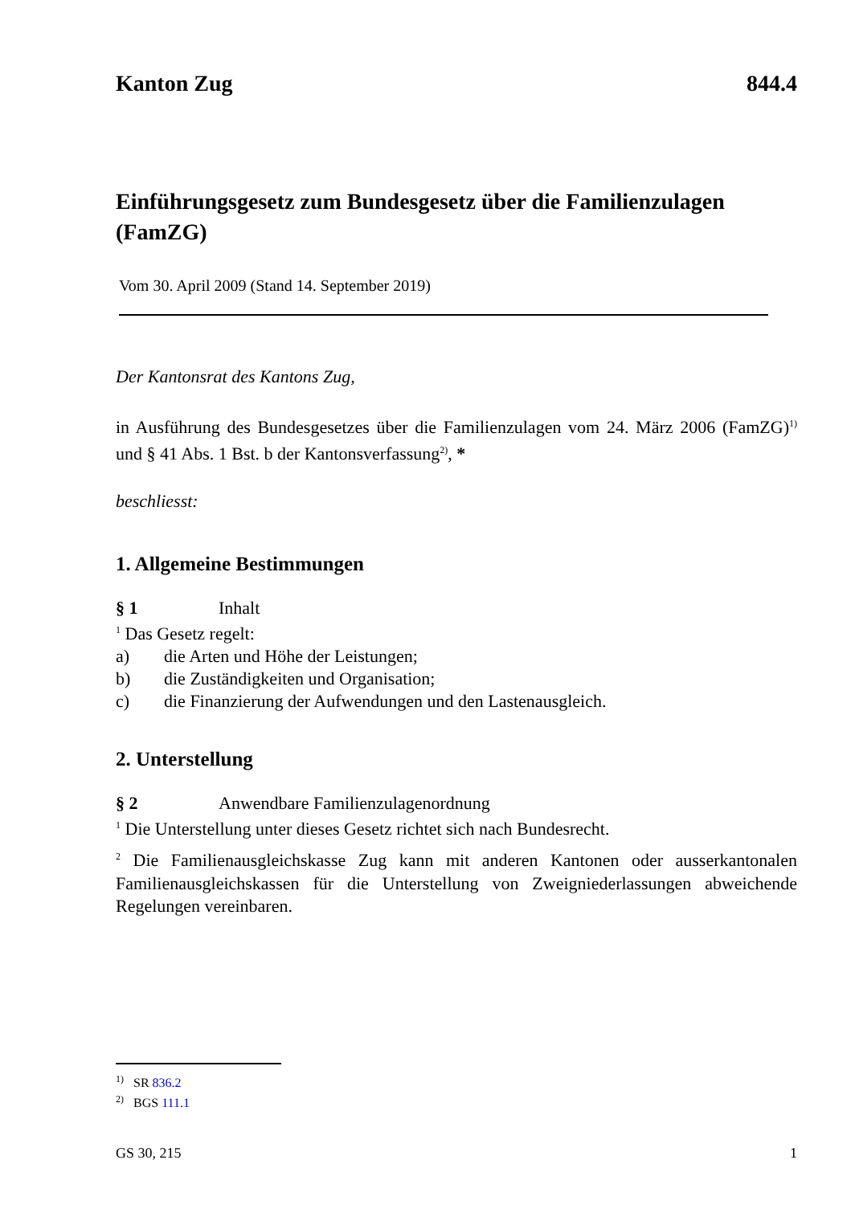Kanton Zug 844.4
Einführungsgesetz zum Bundesgesetz über die Familienzulagen
(FamZG)
Vom 30. April 2009 (Stand 14. September 2019)
Der Kantonsrat des Kantons Zug,
in Ausführung des Bundesgesetzes über die Familienzulagen vom 24. März 2006 (FamZG)<sup>1)</sup> und § 41 Abs. 1 Bst. b der Kantonsverfassung<sup>2)</sup>, *
beschliesst:
1. Allgemeine Bestimmungen
§ 1 Inhalt
<sup>1</sup> Das Gesetz regelt:
a) die Arten und Höhe der Leistungen;
b) die Zuständigkeiten und Organisation;
c) die Finanzierung der Aufwendungen und den Lastenausgleich.
2. Unterstellung
§ 2 Anwendbare Familienzulagenordnung
<sup>1</sup> Die Unterstellung unter dieses Gesetz richtet sich nach Bundesrecht.
<sup>2</sup> Die Familienausgleichskasse Zug kann mit anderen Kantonen oder ausserkantonalen Familienausgleichskassen für die Unterstellung von Zweigniederlassungen abweichende Regelungen vereinbaren.
<sup>1)</sup> SR 836.2
<sup>2)</sup> BGS 111.1
GS 30, 215 1